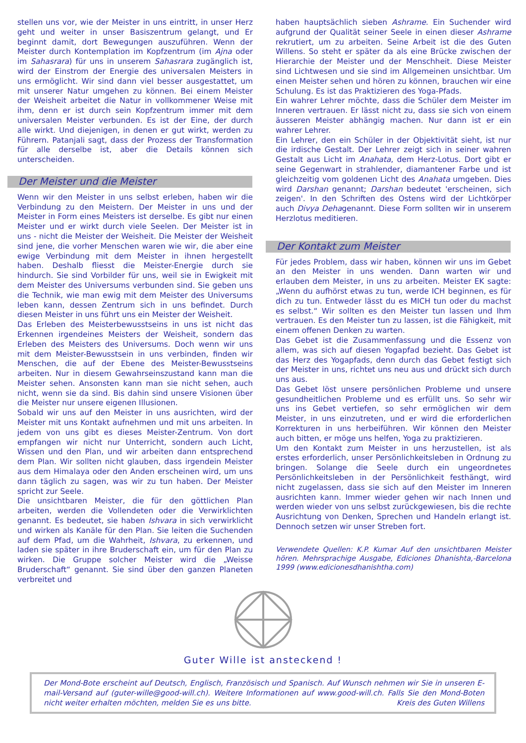stellen uns vor, wie der Meister in uns eintritt, in unser Herz geht und weiter in unser Basiszentrum gelangt, und Er beginnt damit, dort Bewegungen auszuführen. Wenn der Meister durch Kontemplation im Kopfzentrum (im Ajna oder im Sahasrara) für uns in unserem Sahasrara zugänglich ist, wird der Einstrom der Energie des universalen Meisters in uns ermöglicht. Wir sind dann viel besser ausgestattet, um mit unserer Natur umgehen zu können. Bei einem Meister der Weisheit arbeitet die Natur in vollkommener Weise mit ihm, denn er ist durch sein Kopfzentrum immer mit dem universalen Meister verbunden. Es ist der Eine, der durch alle wirkt. Und diejenigen, in denen er gut wirkt, werden zu Führern. Patanjali sagt, dass der Prozess der Transformation für alle derselbe ist, aber die Details können sich unterscheiden.
Der Meister und die Meister
Wenn wir den Meister in uns selbst erleben, haben wir die Verbindung zu den Meistern. Der Meister in uns und der Meister in Form eines Meisters ist derselbe. Es gibt nur einen Meister und er wirkt durch viele Seelen. Der Meister ist in uns - nicht die Meister der Weisheit. Die Meister der Weisheit sind jene, die vorher Menschen waren wie wir, die aber eine ewige Verbindung mit dem Meister in ihnen hergestellt haben. Deshalb fliesst die Meister-Energie durch sie hindurch. Sie sind Vorbilder für uns, weil sie in Ewigkeit mit dem Meister des Universums verbunden sind. Sie geben uns die Technik, wie man ewig mit dem Meister des Universums leben kann, dessen Zentrum sich in uns befindet. Durch diesen Meister in uns führt uns ein Meister der Weisheit.
Das Erleben des Meisterbewusstseins in uns ist nicht das Erkennen irgendeines Meisters der Weisheit, sondern das Erleben des Meisters des Universums. Doch wenn wir uns mit dem Meister-Bewusstsein in uns verbinden, finden wir Menschen, die auf der Ebene des Meister-Bewusstseins arbeiten. Nur in diesem Gewahrseinszustand kann man die Meister sehen. Ansonsten kann man sie nicht sehen, auch nicht, wenn sie da sind. Bis dahin sind unsere Visionen über die Meister nur unsere eigenen Illusionen.
Sobald wir uns auf den Meister in uns ausrichten, wird der Meister mit uns Kontakt aufnehmen und mit uns arbeiten. In jedem von uns gibt es dieses Meister-Zentrum. Von dort empfangen wir nicht nur Unterricht, sondern auch Licht, Wissen und den Plan, und wir arbeiten dann entsprechend dem Plan. Wir sollten nicht glauben, dass irgendein Meister aus dem Himalaya oder den Anden erscheinen wird, um uns dann täglich zu sagen, was wir zu tun haben. Der Meister spricht zur Seele.
Die unsichtbaren Meister, die für den göttlichen Plan arbeiten, werden die Vollendeten oder die Verwirklichten genannt. Es bedeutet, sie haben Ishvara in sich verwirklicht und wirken als Kanäle für den Plan. Sie leiten die Suchenden auf dem Pfad, um die Wahrheit, Ishvara, zu erkennen, und laden sie später in ihre Bruderschaft ein, um für den Plan zu wirken. Die Gruppe solcher Meister wird die „Weisse Bruderschaft“ genannt. Sie sind über den ganzen Planeten verbreitet und
haben hauptsächlich sieben Ashrame. Ein Suchender wird aufgrund der Qualität seiner Seele in einen dieser Ashrame rekrutiert, um zu arbeiten. Seine Arbeit ist die des Guten Willens. So steht er später da als eine Brücke zwischen der Hierarchie der Meister und der Menschheit. Diese Meister sind Lichtwesen und sie sind im Allgemeinen unsichtbar. Um einen Meister sehen und hören zu können, brauchen wir eine Schulung. Es ist das Praktizieren des Yoga-Pfads.
Ein wahrer Lehrer möchte, dass die Schüler dem Meister im Inneren vertrauen. Er lässt nicht zu, dass sie sich von einem äusseren Meister abhängig machen. Nur dann ist er ein wahrer Lehrer.
Ein Lehrer, den ein Schüler in der Objektivität sieht, ist nur die irdische Gestalt. Der Lehrer zeigt sich in seiner wahren Gestalt aus Licht im Anahata, dem Herz-Lotus. Dort gibt er seine Gegenwart in strahlender, diamantener Farbe und ist gleichzeitig vom goldenen Licht des Anahata umgeben. Dies wird Darshan genannt; Darshan bedeutet 'erscheinen, sich zeigen'. In den Schriften des Ostens wird der Lichtkörper auch Divya Dehagenannt. Diese Form sollten wir in unserem Herzlotus meditieren.
Der Kontakt zum Meister
Für jedes Problem, dass wir haben, können wir uns im Gebet an den Meister in uns wenden. Dann warten wir und erlauben dem Meister, in uns zu arbeiten. Meister EK sagte: „Wenn du aufhörst etwas zu tun, werde ICH beginnen, es für dich zu tun. Entweder lässt du es MICH tun oder du machst es selbst.“ Wir sollten es den Meister tun lassen und Ihm vertrauen. Es den Meister tun zu lassen, ist die Fähigkeit, mit einem offenen Denken zu warten.
Das Gebet ist die Zusammenfassung und die Essenz von allem, was sich auf diesen Yogapfad bezieht. Das Gebet ist das Herz des Yogapfads, denn durch das Gebet festigt sich der Meister in uns, richtet uns neu aus und drückt sich durch uns aus.
Das Gebet löst unsere persönlichen Probleme und unsere gesundheitlichen Probleme und es erfüllt uns. So sehr wir uns ins Gebet vertiefen, so sehr ermöglichen wir dem Meister, in uns einzutreten, und er wird die erforderlichen Korrekturen in uns herbeiführen. Wir können den Meister auch bitten, er möge uns helfen, Yoga zu praktizieren.
Um den Kontakt zum Meister in uns herzustellen, ist als erstes erforderlich, unser Persönlichkeitsleben in Ordnung zu bringen. Solange die Seele durch ein ungeordnetes Persönlichkeitsleben in der Persönlichkeit festhängt, wird nicht zugelassen, dass sie sich auf den Meister im Inneren ausrichten kann. Immer wieder gehen wir nach Innen und werden wieder von uns selbst zurückgewiesen, bis die rechte Ausrichtung von Denken, Sprechen und Handeln erlangt ist. Dennoch setzen wir unser Streben fort.
Verwendete Quellen: K.P. Kumar Auf den unsichtbaren Meister hören. Mehrsprachige Ausgabe, Ediciones Dhanishta,-Barcelona 1999 (www.edicionesdhanishtha.com)
Guter Wille ist ansteckend !
Der Mond-Bote erscheint auf Deutsch, Englisch, Französisch und Spanisch. Auf Wunsch nehmen wir Sie in unseren E-mail-Versand auf (guter-wille@good-will.ch). Weitere Informationen auf www.good-will.ch. Falls Sie den Mond-Boten nicht weiter erhalten möchten, melden Sie es uns bitte. Kreis des Guten Willens